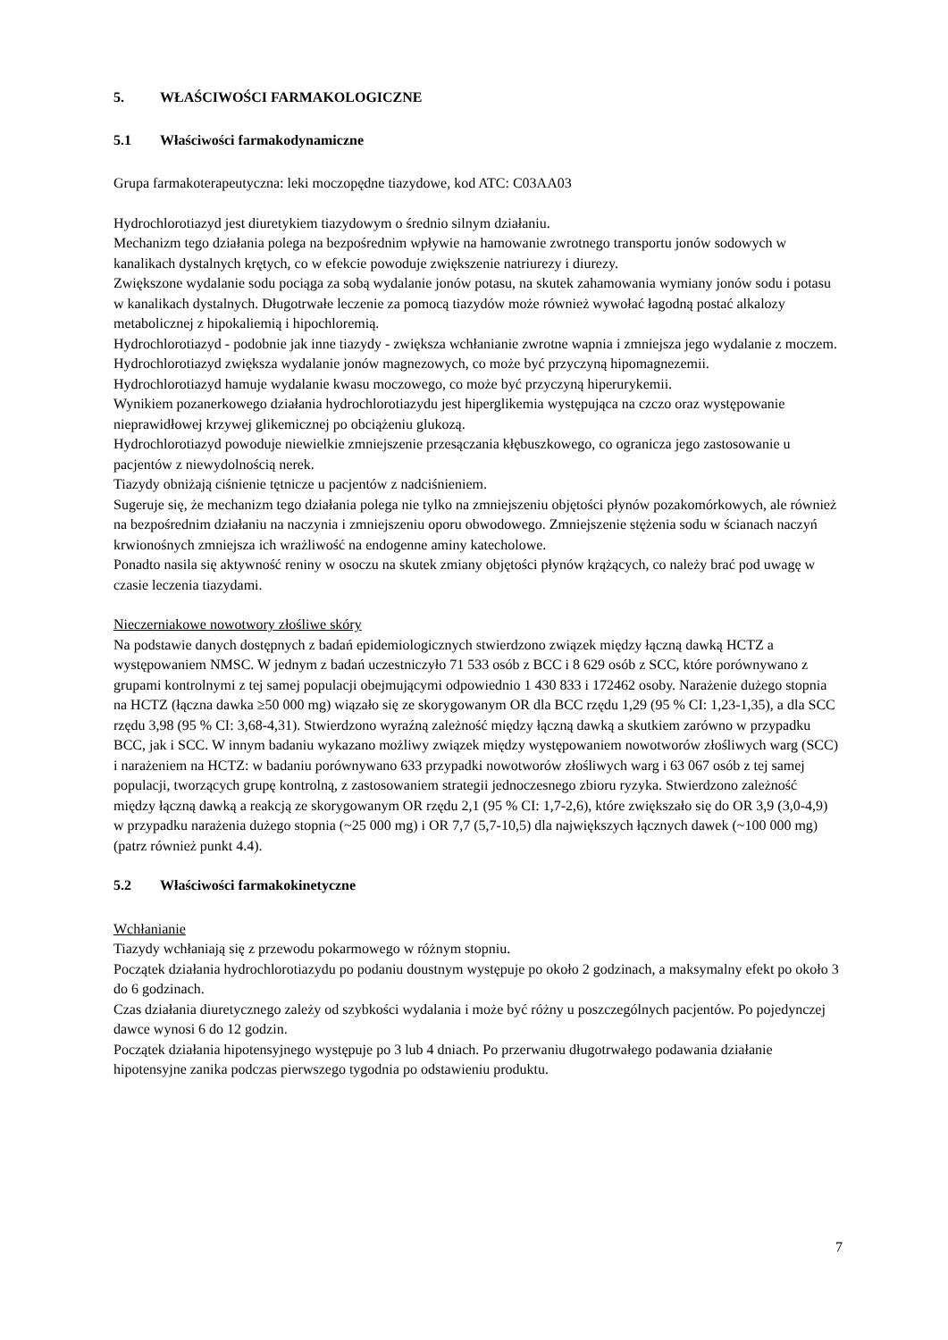5. WŁAŚCIWOŚCI FARMAKOLOGICZNE
5.1 Właściwości farmakodynamiczne
Grupa farmakoterapeutyczna: leki moczopędne tiazydowe, kod ATC: C03AA03
Hydrochlorotiazyd jest diuretykiem tiazydowym o średnio silnym działaniu.
Mechanizm tego działania polega na bezpośrednim wpływie na hamowanie zwrotnego transportu jonów sodowych w kanalikach dystalnych krętych, co w efekcie powoduje zwiększenie natriurezy i diurezy.
Zwiększone wydalanie sodu pociąga za sobą wydalanie jonów potasu, na skutek zahamowania wymiany jonów sodu i potasu w kanalikach dystalnych. Długotrwałe leczenie za pomocą tiazydów może również wywołać łagodną postać alkalozy metabolicznej z hipokaliemią i hipochloremią.
Hydrochlorotiazyd - podobnie jak inne tiazydy - zwiększa wchłanianie zwrotne wapnia i zmniejsza jego wydalanie z moczem.
Hydrochlorotiazyd zwiększa wydalanie jonów magnezowych, co może być przyczyną hipomagnezemii.
Hydrochlorotiazyd hamuje wydalanie kwasu moczowego, co może być przyczyną hiperurykemii.
Wynikiem pozanerkowego działania hydrochlorotiazydu jest hiperglikemia występująca na czczo oraz występowanie nieprawidłowej krzywej glikemicznej po obciążeniu glukozą.
Hydrochlorotiazyd powoduje niewielkie zmniejszenie przesączania kłębuszkowego, co ogranicza jego zastosowanie u pacjentów z niewydolnością nerek.
Tiazydy obniżają ciśnienie tętnicze u pacjentów z nadciśnieniem.
Sugeruje się, że mechanizm tego działania polega nie tylko na zmniejszeniu objętości płynów pozakomórkowych, ale również na bezpośrednim działaniu na naczynia i zmniejszeniu oporu obwodowego. Zmniejszenie stężenia sodu w ścianach naczyń krwionośnych zmniejsza ich wrażliwość na endogenne aminy katecholowe.
Ponadto nasila się aktywność reniny w osoczu na skutek zmiany objętości płynów krążących, co należy brać pod uwagę w czasie leczenia tiazydami.
Nieczerniakowe nowotwory złośliwe skóry
Na podstawie danych dostępnych z badań epidemiologicznych stwierdzono związek między łączną dawką HCTZ a występowaniem NMSC. W jednym z badań uczestniczyło 71 533 osób z BCC i 8 629 osób z SCC, które porównywano z grupami kontrolnymi z tej samej populacji obejmującymi odpowiednio 1 430 833 i 172462 osoby. Narażenie dużego stopnia na HCTZ (łączna dawka ≥50 000 mg) wiązało się ze skorygowanym OR dla BCC rzędu 1,29 (95 % CI: 1,23-1,35), a dla SCC rzędu 3,98 (95 % CI: 3,68-4,31). Stwierdzono wyraźną zależność między łączną dawką a skutkiem zarówno w przypadku BCC, jak i SCC. W innym badaniu wykazano możliwy związek między występowaniem nowotworów złośliwych warg (SCC) i narażeniem na HCTZ: w badaniu porównywano 633 przypadki nowotworów złośliwych warg i 63 067 osób z tej samej populacji, tworzących grupę kontrolną, z zastosowaniem strategii jednoczesnego zbioru ryzyka. Stwierdzono zależność między łączną dawką a reakcją ze skorygowanym OR rzędu 2,1 (95 % CI: 1,7-2,6), które zwiększało się do OR 3,9 (3,0-4,9) w przypadku narażenia dużego stopnia (~25 000 mg) i OR 7,7 (5,7-10,5) dla największych łącznych dawek (~100 000 mg) (patrz również punkt 4.4).
5.2 Właściwości farmakokinetyczne
Wchłanianie
Tiazydy wchłaniają się z przewodu pokarmowego w różnym stopniu.
Początek działania hydrochlorotiazydu po podaniu doustnym występuje po około 2 godzinach, a maksymalny efekt po około 3 do 6 godzinach.
Czas działania diuretycznego zależy od szybkości wydalania i może być różny u poszczególnych pacjentów. Po pojedynczej dawce wynosi 6 do 12 godzin.
Początek działania hipotensyjnego występuje po 3 lub 4 dniach. Po przerwaniu długotrwałego podawania działanie hipotensyjne zanika podczas pierwszego tygodnia po odstawieniu produktu.
7